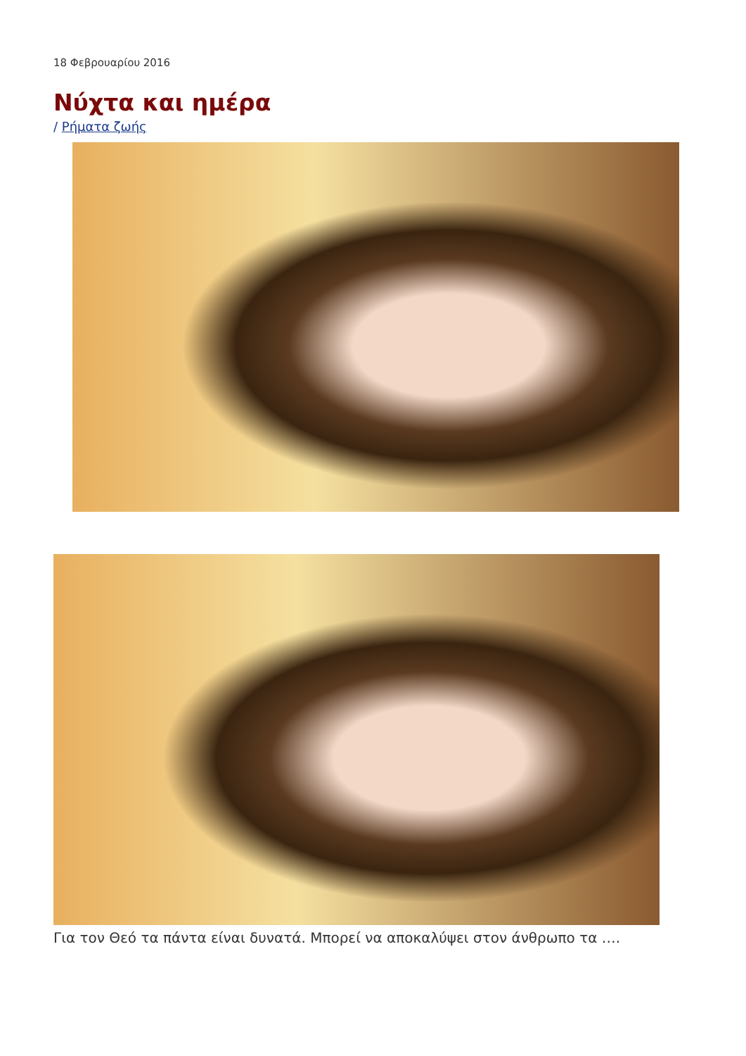18 Φεβρουαρίου 2016
Νύχτα και ημέρα
/ Ρήματα ζωής
Για τον Θεό τα πάντα είναι δυνατά. Μπορεί να αποκαλύψει στον άνθρωπο τα ….